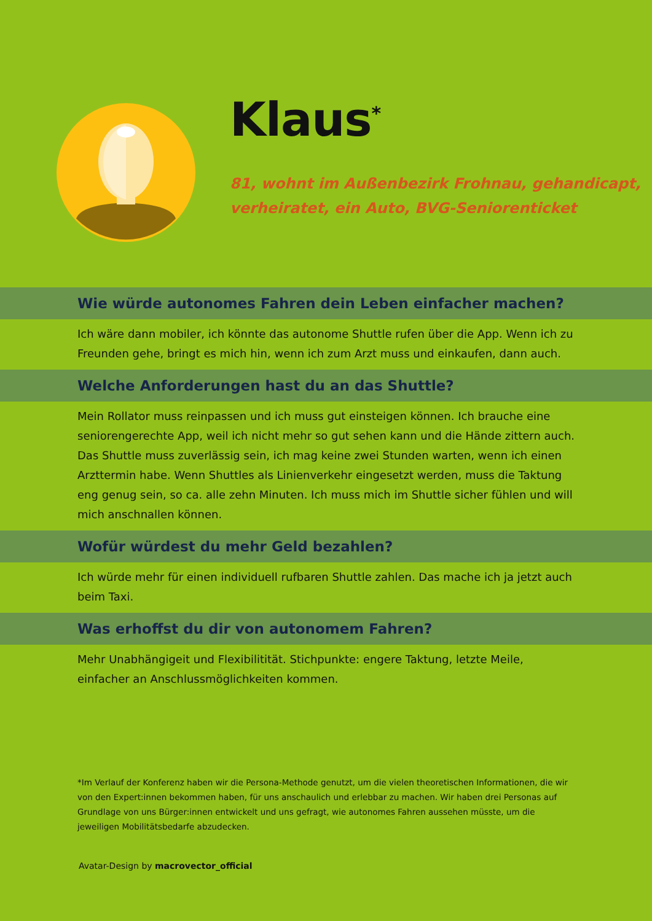Klaus<sup>*</sup>
81, wohnt im Außenbezirk Frohnau, gehandicapt,
verheiratet, ein Auto, BVG-Seniorenticket
Wie würde autonomes Fahren dein Leben einfacher machen?
Ich wäre dann mobiler, ich könnte das autonome Shuttle rufen über die App. Wenn ich zu Freunden gehe, bringt es mich hin, wenn ich zum Arzt muss und einkaufen, dann auch.
Welche Anforderungen hast du an das Shuttle?
Mein Rollator muss reinpassen und ich muss gut einsteigen können. Ich brauche eine seniorengerechte App, weil ich nicht mehr so gut sehen kann und die Hände zittern auch. Das Shuttle muss zuverlässig sein, ich mag keine zwei Stunden warten, wenn ich einen Arzttermin habe. Wenn Shuttles als Linienverkehr eingesetzt werden, muss die Taktung eng genug sein, so ca. alle zehn Minuten. Ich muss mich im Shuttle sicher fühlen und will mich anschnallen können.
Wofür würdest du mehr Geld bezahlen?
Ich würde mehr für einen individuell rufbaren Shuttle zahlen. Das mache ich ja jetzt auch beim Taxi.
Was erhoffst du dir von autonomem Fahren?
Mehr Unabhängigeit und Flexibilitität. Stichpunkte: engere Taktung, letzte Meile, einfacher an Anschlussmöglichkeiten kommen.
*Im Verlauf der Konferenz haben wir die Persona-Methode genutzt, um die vielen theoretischen Informationen, die wir von den Expert:innen bekommen haben, für uns anschaulich und erlebbar zu machen. Wir haben drei Personas auf Grundlage von uns Bürger:innen entwickelt und uns gefragt, wie autonomes Fahren aussehen müsste, um die jeweiligen Mobilitätsbedarfe abzudecken.
Avatar-Design by macrovector_official